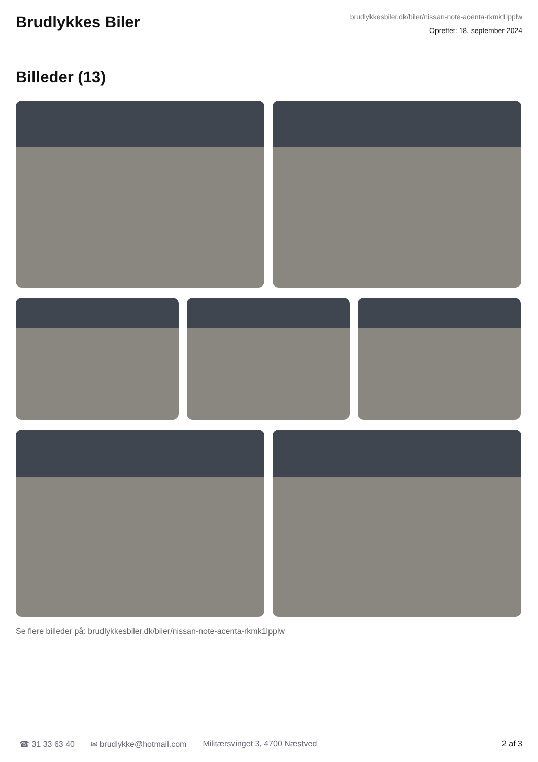Brudlykkes Biler
brudlykkesbiler.dk/biler/nissan-note-acenta-rkmk1lpplw
Oprettet: 18. september 2024
Billeder (13)
Se flere billeder på: brudlykkesbiler.dk/biler/nissan-note-acenta-rkmk1lpplw
☎ 31 33 63 40 ✉ brudlykke@hotmail.com Militærsvinget 3, 4700 Næstved 2 af 3